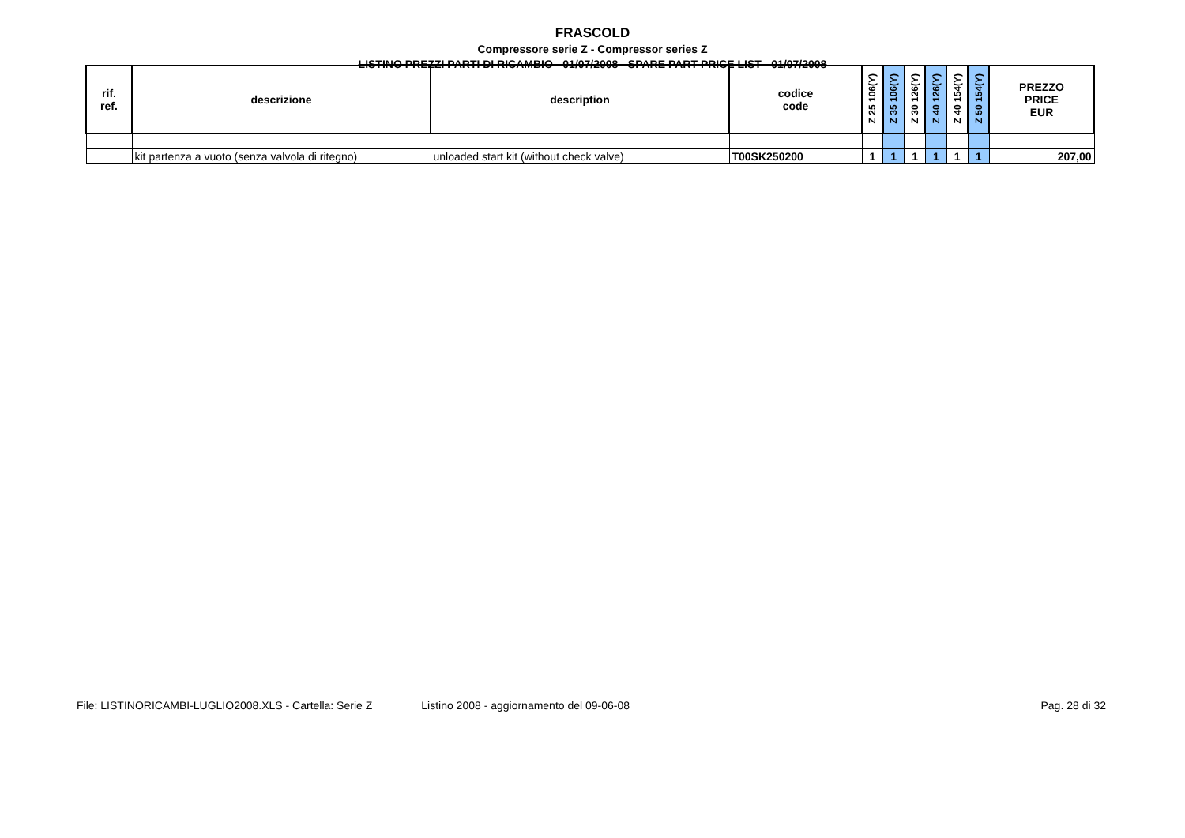FRASCOLD
Compressore serie Z - Compressor series Z
LISTINO PREZZI PARTI DI RICAMBIO - 01/07/2008 - SPARE PART PRICE LIST - 01/07/2008
| rif. ref. | descrizione | description | codice code | Z 25 106(Y) | Z 35 106(Y) | Z 30 126(Y) | Z 40 126(Y) | Z 40 154(Y) | Z 50 154(Y) | PREZZO PRICE EUR |
| --- | --- | --- | --- | --- | --- | --- | --- | --- | --- | --- |
| | kit partenza a vuoto (senza valvola di ritegno) | unloaded start kit (without check valve) | T00SK250200 | 1 | 1 | 1 | 1 | 1 | 1 | 207,00 |
File: LISTINORICAMBI-LUGLIO2008.XLS - Cartella: Serie Z Listino 2008 - aggiornamento del 09-06-08 Pag. 28 di 32